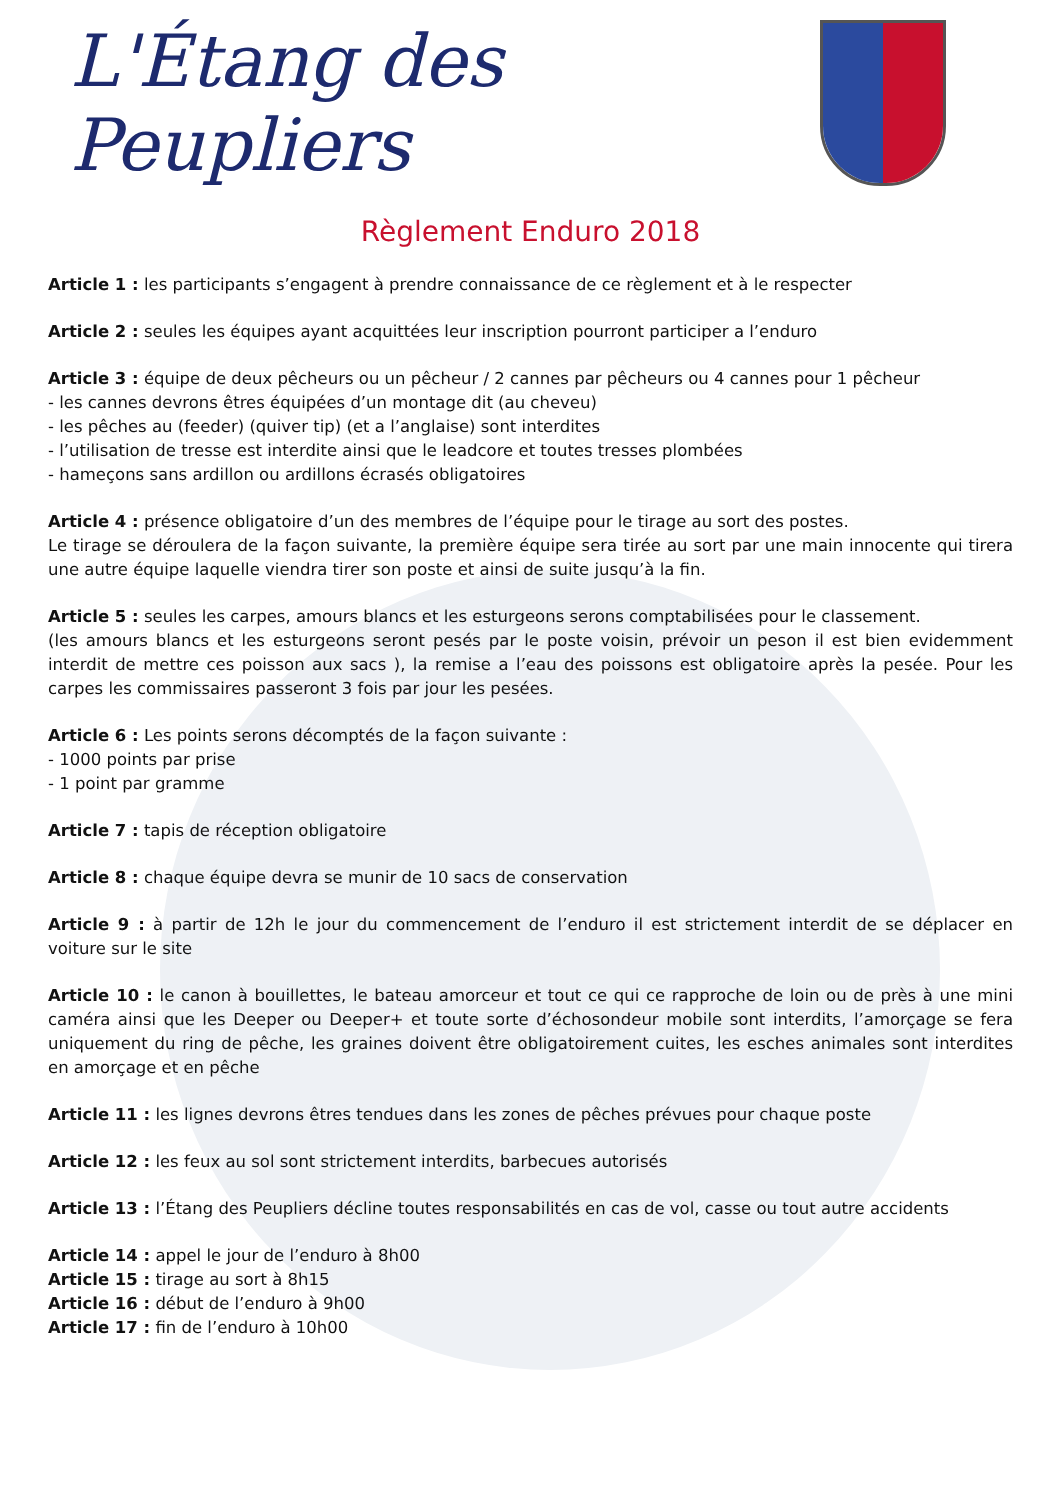L'Étang des Peupliers
Règlement Enduro 2018
Article 1 : les participants s’engagent à prendre connaissance de ce règlement et à le respecter
Article 2 : seules les équipes ayant acquittées leur inscription pourront participer a l’enduro
Article 3 : équipe de deux pêcheurs ou un pêcheur / 2 cannes par pêcheurs ou 4 cannes pour 1 pêcheur
- les cannes devrons êtres équipées d’un montage dit (au cheveu)
- les pêches au (feeder) (quiver tip) (et a l’anglaise) sont interdites
- l’utilisation de tresse est interdite ainsi que le leadcore et toutes tresses plombées
- hameçons sans ardillon ou ardillons écrasés obligatoires
Article 4 : présence obligatoire d’un des membres de l’équipe pour le tirage au sort des postes.
Le tirage se déroulera de la façon suivante, la première équipe sera tirée au sort par une main innocente qui tirera une autre équipe laquelle viendra tirer son poste et ainsi de suite jusqu’à la fin.
Article 5 : seules les carpes, amours blancs et les esturgeons serons comptabilisées pour le classement.
(les amours blancs et les esturgeons seront pesés par le poste voisin, prévoir un peson il est bien evidemment interdit de mettre ces poisson aux sacs ), la remise a l’eau des poissons est obligatoire après la pesée. Pour les carpes les commissaires passeront 3 fois par jour les pesées.
Article 6 : Les points serons décomptés de la façon suivante :
- 1000 points par prise
- 1 point par gramme
Article 7 : tapis de réception obligatoire
Article 8 : chaque équipe devra se munir de 10 sacs de conservation
Article 9 : à partir de 12h le jour du commencement de l’enduro il est strictement interdit de se déplacer en voiture sur le site
Article 10 : le canon à bouillettes, le bateau amorceur et tout ce qui ce rapproche de loin ou de près à une mini caméra ainsi que les Deeper ou Deeper+ et toute sorte d’échosondeur mobile sont interdits, l’amorçage se fera uniquement du ring de pêche, les graines doivent être obligatoirement cuites, les esches animales sont interdites en amorçage et en pêche
Article 11 : les lignes devrons êtres tendues dans les zones de pêches prévues pour chaque poste
Article 12 : les feux au sol sont strictement interdits, barbecues autorisés
Article 13 : l’Étang des Peupliers décline toutes responsabilités en cas de vol, casse ou tout autre accidents
Article 14 : appel le jour de l’enduro à 8h00
Article 15 : tirage au sort à 8h15
Article 16 : début de l’enduro à 9h00
Article 17 : fin de l’enduro à 10h00